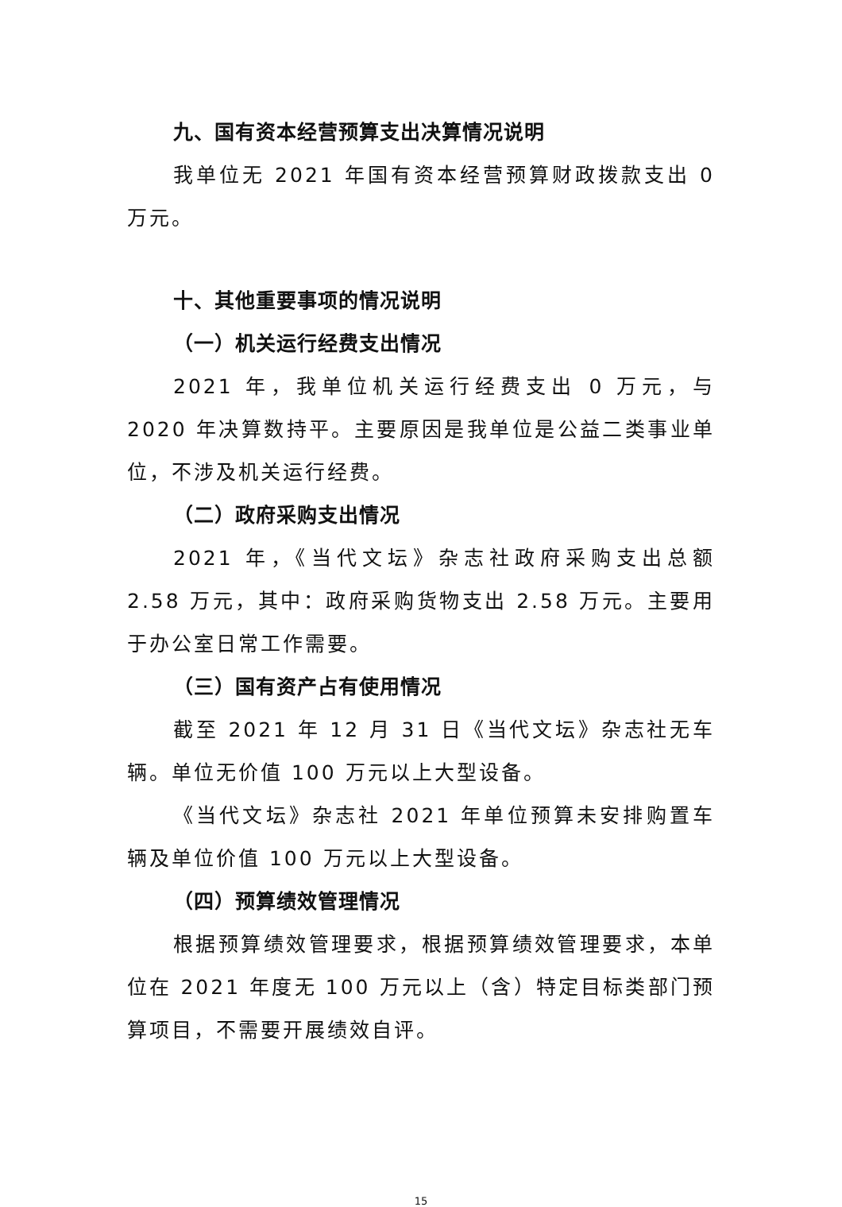九、国有资本经营预算支出决算情况说明
我单位无 2021 年国有资本经营预算财政拨款支出 0 万元。
十、其他重要事项的情况说明
（一）机关运行经费支出情况
2021 年，我单位机关运行经费支出 0 万元，与 2020 年决算数持平。主要原因是我单位是公益二类事业单位，不涉及机关运行经费。
（二）政府采购支出情况
2021 年，《当代文坛》杂志社政府采购支出总额 2.58 万元，其中：政府采购货物支出 2.58 万元。主要用于办公室日常工作需要。
（三）国有资产占有使用情况
截至 2021 年 12 月 31 日《当代文坛》杂志社无车辆。单位无价值 100 万元以上大型设备。
《当代文坛》杂志社 2021 年单位预算未安排购置车辆及单位价值 100 万元以上大型设备。
（四）预算绩效管理情况
根据预算绩效管理要求，根据预算绩效管理要求，本单位在 2021 年度无 100 万元以上（含）特定目标类部门预算项目，不需要开展绩效自评。
15